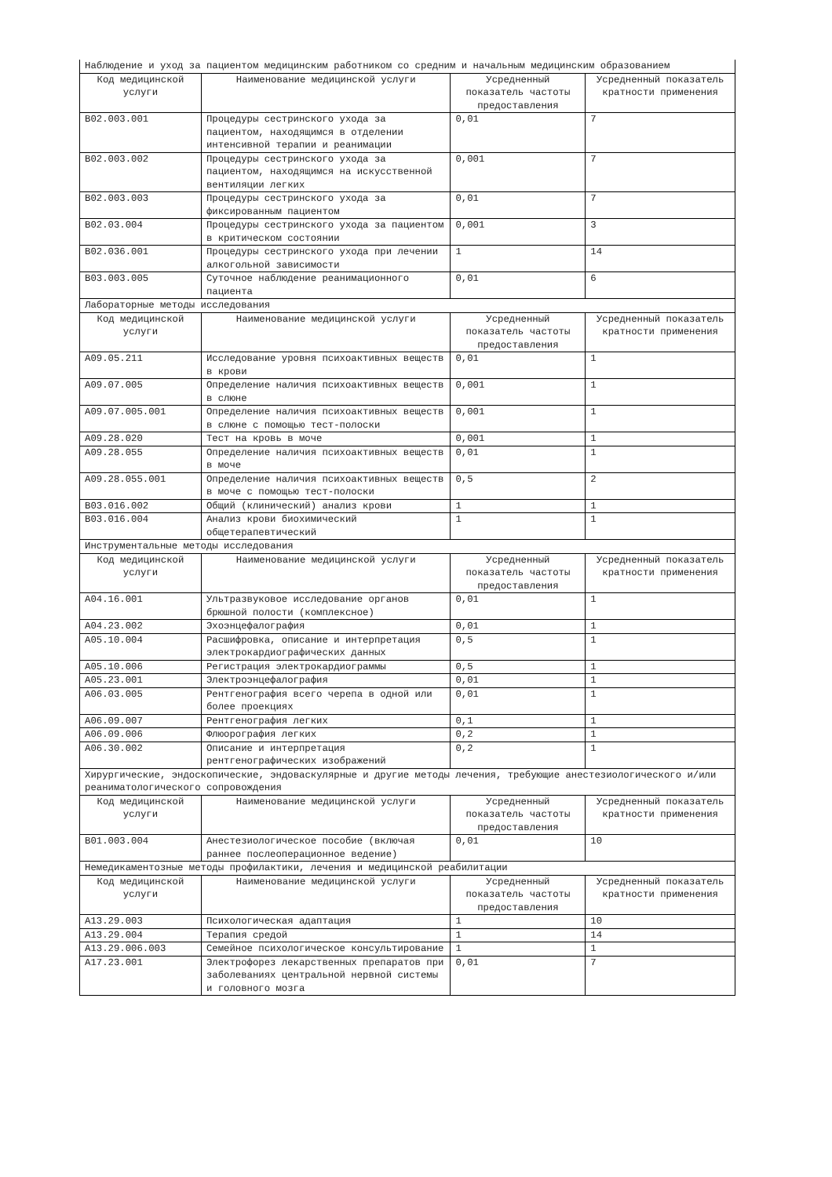| Наблюдение и уход за пациентом медицинским работником со средним и начальным медицинским образованием | | | |
| Код медицинской услуги | Наименование медицинской услуги | Усредненный показатель частоты предоставления | Усредненный показатель кратности применения |
| B02.003.001 | Процедуры сестринского ухода за пациентом, находящимся в отделении интенсивной терапии и реанимации | 0,01 | 7 |
| B02.003.002 | Процедуры сестринского ухода за пациентом, находящимся на искусственной вентиляции легких | 0,001 | 7 |
| B02.003.003 | Процедуры сестринского ухода за фиксированным пациентом | 0,01 | 7 |
| B02.03.004 | Процедуры сестринского ухода за пациентом в критическом состоянии | 0,001 | 3 |
| B02.036.001 | Процедуры сестринского ухода при лечении алкогольной зависимости | 1 | 14 |
| B03.003.005 | Суточное наблюдение реанимационного пациента | 0,01 | 6 |
| Лабораторные методы исследования | | | |
| Код медицинской услуги | Наименование медицинской услуги | Усредненный показатель частоты предоставления | Усредненный показатель кратности применения |
| A09.05.211 | Исследование уровня психоактивных веществ в крови | 0,01 | 1 |
| A09.07.005 | Определение наличия психоактивных веществ в слюне | 0,001 | 1 |
| A09.07.005.001 | Определение наличия психоактивных веществ в слюне с помощью тест-полоски | 0,001 | 1 |
| A09.28.020 | Тест на кровь в моче | 0,001 | 1 |
| A09.28.055 | Определение наличия психоактивных веществ в моче | 0,01 | 1 |
| A09.28.055.001 | Определение наличия психоактивных веществ в моче с помощью тест-полоски | 0,5 | 2 |
| B03.016.002 | Общий (клинический) анализ крови | 1 | 1 |
| B03.016.004 | Анализ крови биохимический общетерапевтический | 1 | 1 |
| Инструментальные методы исследования | | | |
| Код медицинской услуги | Наименование медицинской услуги | Усредненный показатель частоты предоставления | Усредненный показатель кратности применения |
| A04.16.001 | Ультразвуковое исследование органов брюшной полости (комплексное) | 0,01 | 1 |
| A04.23.002 | Эхоэнцефалография | 0,01 | 1 |
| A05.10.004 | Расшифровка, описание и интерпретация электрокардиографических данных | 0,5 | 1 |
| A05.10.006 | Регистрация электрокардиограммы | 0,5 | 1 |
| A05.23.001 | Электроэнцефалография | 0,01 | 1 |
| A06.03.005 | Рентгенография всего черепа в одной или более проекциях | 0,01 | 1 |
| A06.09.007 | Рентгенография легких | 0,1 | 1 |
| A06.09.006 | Флюорография легких | 0,2 | 1 |
| A06.30.002 | Описание и интерпретация рентгенографических изображений | 0,2 | 1 |
| Хирургические, эндоскопические, эндоваскулярные и другие методы лечения, требующие анестезиологического и/или реаниматологического сопровождения | | | |
| Код медицинской услуги | Наименование медицинской услуги | Усредненный показатель частоты предоставления | Усредненный показатель кратности применения |
| B01.003.004 | Анестезиологическое пособие (включая раннее послеоперационное ведение) | 0,01 | 10 |
| Немедикаментозные методы профилактики, лечения и медицинской реабилитации | | | |
| Код медицинской услуги | Наименование медицинской услуги | Усредненный показатель частоты предоставления | Усредненный показатель кратности применения |
| A13.29.003 | Психологическая адаптация | 1 | 10 |
| A13.29.004 | Терапия средой | 1 | 14 |
| A13.29.006.003 | Семейное психологическое консультирование | 1 | 1 |
| A17.23.001 | Электрофорез лекарственных препаратов при заболеваниях центральной нервной системы и головного мозга | 0,01 | 7 |